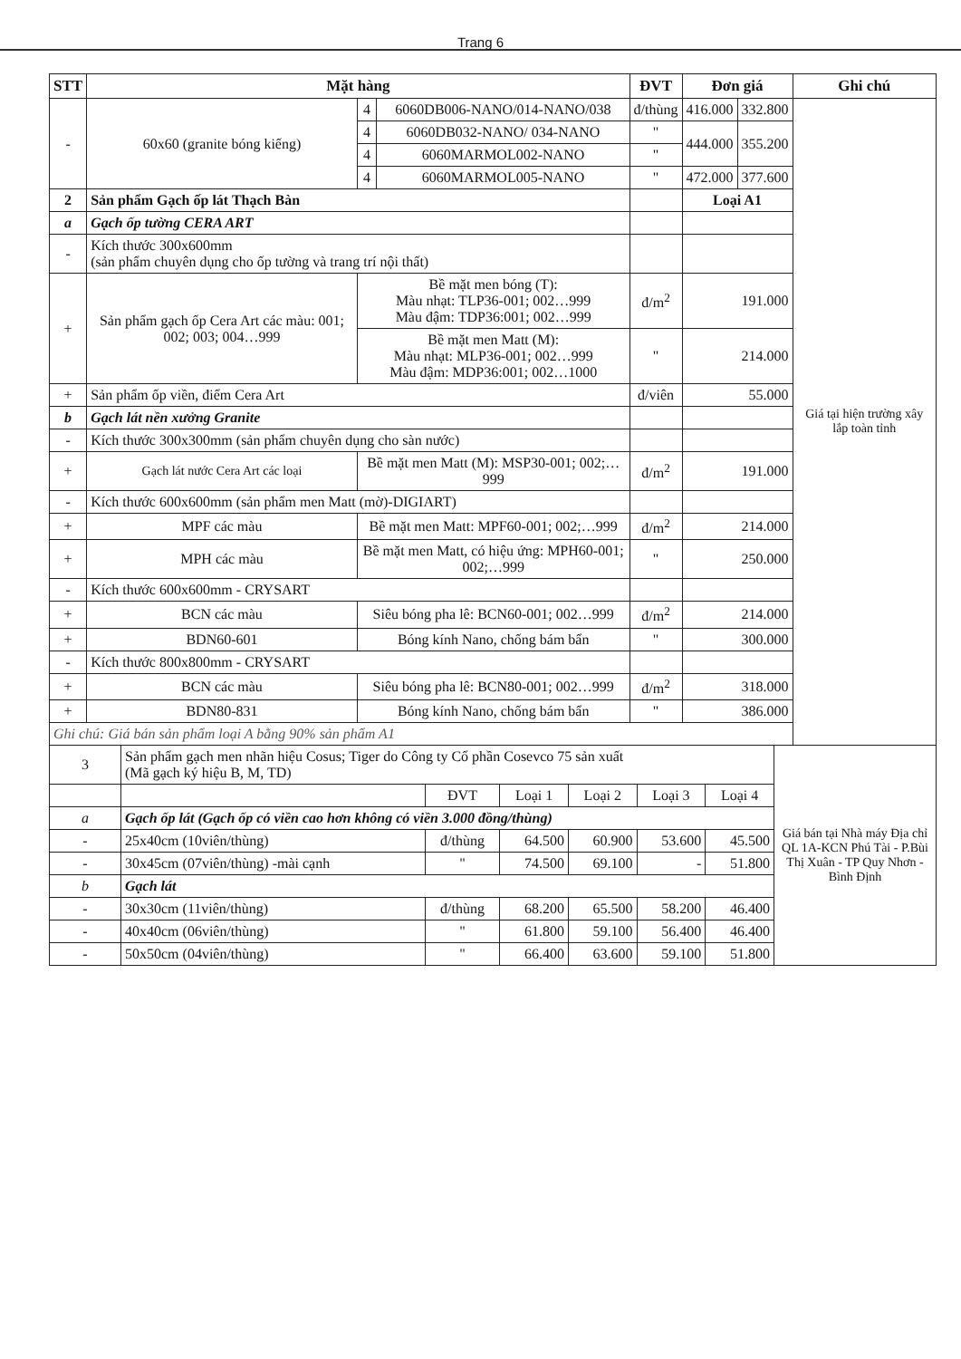Trang 6
| STT | Mặt hàng | | | ĐVT | Đơn giá | | Ghi chú |
| --- | --- | --- | --- | --- | --- | --- | --- |
| - | 60x60 (granite bóng kiếng) | 4 | 6060DB006-NANO/014-NANO/038 | đ/thùng | 416.000 | 332.800 | Giá tại hiện trường xây lắp toàn tỉnh |
| | | 4 | 6060DB032-NANO/ 034-NANO | " | 444.000 | 355.200 | |
| | | 4 | 6060MARMOL002-NANO | " | | | |
| | | 4 | 6060MARMOL005-NANO | " | 472.000 | 377.600 | |
| 2 | Sản phẩm Gạch ốp lát Thạch Bàn | | | | Loại A1 | | |
| a | Gạch ốp tường CERA ART | | | | | | |
| - | Kích thước 300x600mm (sản phẩm chuyên dụng cho ốp tường và trang trí nội thất) | | | | | | |
| + | Sản phẩm gạch ốp Cera Art các màu: 001; 002; 003; 004…999 | Bề mặt men bóng (T): Màu nhạt: TLP36-001; 002…999 Màu đậm: TDP36:001; 002…999 | | đ/m<sup>2</sup> | 191.000 | | |
| | | Bề mặt men Matt (M): Màu nhạt: MLP36-001; 002…999 Màu đậm: MDP36:001; 002…1000 | | " | 214.000 | | |
| + | Sản phẩm ốp viền, điểm Cera Art | | | đ/viên | 55.000 | | |
| b | Gạch lát nền xưởng Granite | | | | | | |
| - | Kích thước 300x300mm (sản phẩm chuyên dụng cho sàn nước) | | | | | | |
| + | Gạch lát nước Cera Art các loại | Bề mặt men Matt (M): MSP30-001; 002;…999 | | đ/m<sup>2</sup> | 191.000 | | |
| - | Kích thước 600x600mm (sản phẩm men Matt (mờ)-DIGIART) | | | | | | |
| + | MPF các màu | Bề mặt men Matt: MPF60-001; 002;…999 | | đ/m<sup>2</sup> | 214.000 | | |
| + | MPH các màu | Bề mặt men Matt, có hiệu ứng: MPH60-001; 002;…999 | | " | 250.000 | | |
| - | Kích thước 600x600mm - CRYSART | | | | | | |
| + | BCN các màu | Siêu bóng pha lê: BCN60-001; 002…999 | | đ/m<sup>2</sup> | 214.000 | | |
| + | BDN60-601 | Bóng kính Nano, chống bám bẩn | | " | 300.000 | | |
| - | Kích thước 800x800mm - CRYSART | | | | | | |
| + | BCN các màu | Siêu bóng pha lê: BCN80-001; 002…999 | | đ/m<sup>2</sup> | 318.000 | | |
| + | BDN80-831 | Bóng kính Nano, chống bám bẩn | | " | 386.000 | | |
| Ghi chú: Giá bán sản phẩm loại A bằng 90% sản phẩm A1 | | | | | | | |
| 3 | Sản phẩm gạch men nhãn hiệu Cosus; Tiger do Công ty Cổ phần Cosevco 75 sản xuất (Mã gạch ký hiệu B, M, TD) | | | | | | Giá bán tại Nhà máy Địa chỉ QL 1A-KCN Phú Tài - P.Bùi Thị Xuân - TP Quy Nhơn - Bình Định |
| | | ĐVT | Loại 1 | Loại 2 | Loại 3 | Loại 4 | |
| a | Gạch ốp lát (Gạch ốp có viền cao hơn không có viền 3.000 đồng/thùng) | | | | | | |
| - | 25x40cm (10viên/thùng) | đ/thùng | 64.500 | 60.900 | 53.600 | 45.500 | |
| - | 30x45cm (07viên/thùng) -mài cạnh | " | 74.500 | 69.100 | - | 51.800 | |
| b | Gạch lát | | | | | | |
| - | 30x30cm (11viên/thùng) | đ/thùng | 68.200 | 65.500 | 58.200 | 46.400 | |
| - | 40x40cm (06viên/thùng) | " | 61.800 | 59.100 | 56.400 | 46.400 | |
| - | 50x50cm (04viên/thùng) | " | 66.400 | 63.600 | 59.100 | 51.800 | |